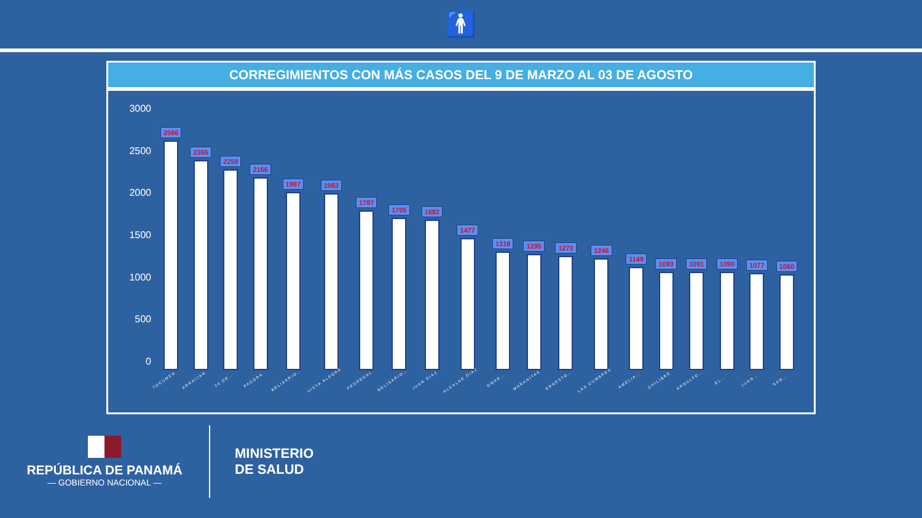🚹
CORREGIMIENTOS CON MÁS CASOS DEL 9 DE MARZO AL 03 DE AGOSTO
3000
2500
2000
1500
1000
500
0
2586
TOCUMEN
2365
ARRAIJAN
2259
24 DE…
2166
PACORA
1997
BELISARIO…
1983
VISTA ALEGRE
1787
PEDREGAL
1705
BELISARIO…
1682
JUAN DIAZ
1477
ALCALDE DIAZ
1318
OMAR…
1295
MAÑANITAS
1273
ERNESTO…
1246
LAS CUMBRES
1149
AMELIA…
1093
CHILIBRE
1091
ARNULFO…
1090
EL…
1077
JUAN…
1060
SAN…
REPÚBLICA DE PANAMÁ
— GOBIERNO NACIONAL —
MINISTERIO
DE SALUD